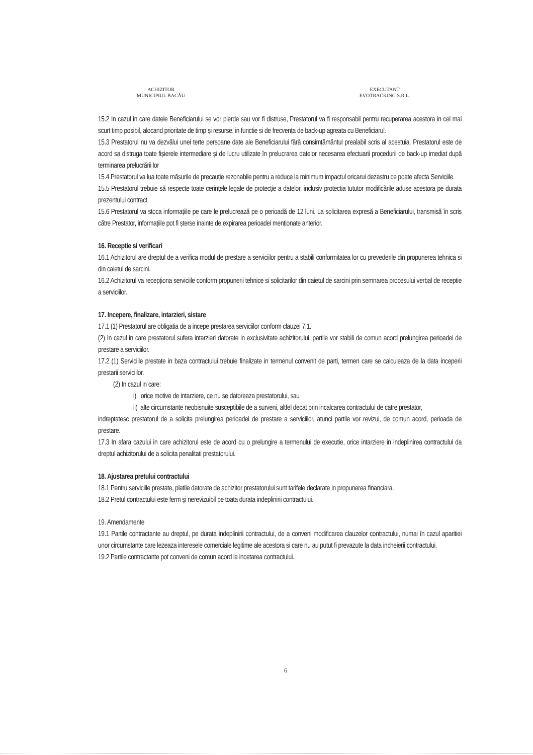ACHIZITOR
MUNICIPIUL BACĂU
EXECUTANT
EVOTRACKING S.R.L.
15.2 In cazul in care datele Beneficiarului se vor pierde sau vor fi distruse, Prestatorul va fi responsabil pentru recuperarea acestora in cel mai scurt timp posibil, alocand prioritate de timp și resurse, in functie si de frecvența de back-up agreata cu Beneficiarul.
15.3 Prestatorul nu va dezvălui unei terte persoane date ale Beneficiarului fără consimțământul prealabil scris al acestuia. Prestatorul este de acord sa distruga toate fișierele intermediare și de lucru utilizate în prelucrarea datelor necesarea efectuarii procedurii de back-up imediat după terminarea prelucrării lor
15.4 Prestatorul va lua toate măsurile de precauție rezonabile pentru a reduce la minimum impactul oricarui dezastru ce poate afecta Serviciile.
15.5 Prestatorul trebuie să respecte toate cerințele legale de protecție a datelor, inclusiv protectia tututor modificările aduse acestora pe durata prezentului contract.
15.6 Prestatorul va stoca informațiile pe care le prelucrează pe o perioadă de 12 luni. La solicitarea expresă a Beneficiarului, transmisă în scris către Prestator, informațiile pot fi șterse inainte de expirarea perioadei menționate anterior.
16. Receptie si verificari
16.1 Achizitorul are dreptul de a verifica modul de prestare a serviciilor pentru a stabili conformitatea lor cu prevederile din propunerea tehnica si din caietul de sarcini.
16.2 Achizitorul va recepționa serviciile conform propunerii tehnice si solicitarilor din caietul de sarcini prin semnarea procesului verbal de receptie a serviciilor.
17. Incepere, finalizare, intarzieri, sistare
17.1 (1) Prestatorul are obligatia de a incepe prestarea serviciilor conform clauzei 7.1.
(2) In cazul in care prestatorul sufera intarzieri datorate in exclusivitate achizitorului, partile vor stabili de comun acord prelungirea perioadei de prestare a serviciilor.
17.2 (1) Serviciile prestate in baza contractului trebuie finalizate in termenul convenit de parti, termen care se calculeaza de la data inceperii prestarii serviciilor.
(2) In cazul in care:
i) orice motive de intarziere, ce nu se datoreaza prestatorului, sau
ii) alte circumstante neobisnuite susceptibile de a surveni, altfel decat prin incalcarea contractului de catre prestator,
indreptatesc prestatorul de a solicita prelungirea perioadei de prestare a serviciilor, atunci partile vor revizui, de comun acord, perioada de prestare.
17.3 In afara cazului in care achizitorul este de acord cu o prelungire a termenului de executie, orice intarziere in indeplinirea contractului da dreptul achizitorului de a solicita penalitati prestatorului.
18. Ajustarea pretului contractului
18.1 Pentru serviciile prestate, platile datorate de achizitor prestatorului sunt tarifele declarate in propunerea financiara.
18.2 Pretul contractului este ferm şi nerevizuibil pe toata durata indeplinirii contractului.
19. Amendamente
19.1 Partile contractante au dreptul, pe durata indeplinirii contractului, de a conveni modificarea clauzelor contractului, numai în cazul aparitiei unor circumstante care lezeaza interesele comerciale legitime ale acestora si care nu au putut fi prevazute la data incheierii contractului.
19.2 Partile contractante pot conveni de comun acord la incetarea contractului.
6